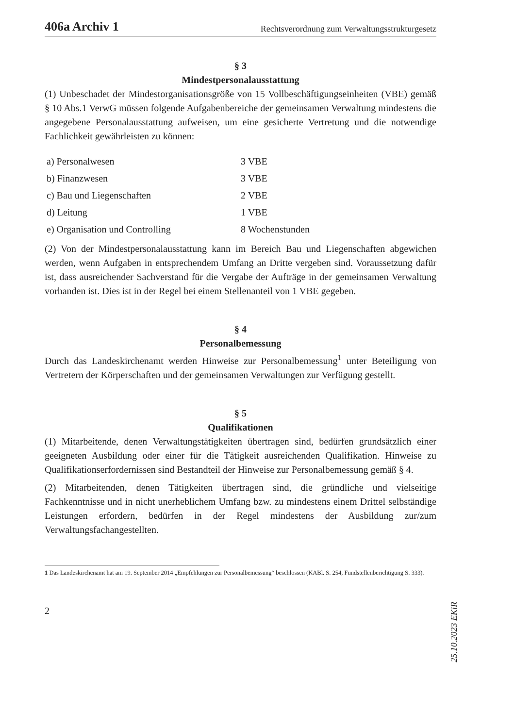406a Archiv 1 Rechtsverordnung zum Verwaltungsstrukturgesetz
§ 3
Mindestpersonalausstattung
(1) Unbeschadet der Mindestorganisationsgröße von 15 Vollbeschäftigungseinheiten (VBE) gemäß § 10 Abs.1 VerwG müssen folgende Aufgabenbereiche der gemeinsamen Verwaltung mindestens die angegebene Personalausstattung aufweisen, um eine gesicherte Vertretung und die notwendige Fachlichkeit gewährleisten zu können:
| a) Personalwesen | 3 VBE |
| b) Finanzwesen | 3 VBE |
| c) Bau und Liegenschaften | 2 VBE |
| d) Leitung | 1 VBE |
| e) Organisation und Controlling | 8 Wochenstunden |
(2) Von der Mindestpersonalausstattung kann im Bereich Bau und Liegenschaften abgewichen werden, wenn Aufgaben in entsprechendem Umfang an Dritte vergeben sind. Voraussetzung dafür ist, dass ausreichender Sachverstand für die Vergabe der Aufträge in der gemeinsamen Verwaltung vorhanden ist. Dies ist in der Regel bei einem Stellenanteil von 1 VBE gegeben.
§ 4
Personalbemessung
Durch das Landeskirchenamt werden Hinweise zur Personalbemessung<sup>1</sup> unter Beteiligung von Vertretern der Körperschaften und der gemeinsamen Verwaltungen zur Verfügung gestellt.
§ 5
Qualifikationen
(1) Mitarbeitende, denen Verwaltungstätigkeiten übertragen sind, bedürfen grundsätzlich einer geeigneten Ausbildung oder einer für die Tätigkeit ausreichenden Qualifikation. Hinweise zu Qualifikationserfordernissen sind Bestandteil der Hinweise zur Personalbemessung gemäß § 4.
(2) Mitarbeitenden, denen Tätigkeiten übertragen sind, die gründliche und vielseitige Fachkenntnisse und in nicht unerheblichem Umfang bzw. zu mindestens einem Drittel selbständige Leistungen erfordern, bedürfen in der Regel mindestens der Ausbildung zur/zum Verwaltungsfachangestellten.
1 Das Landeskirchenamt hat am 19. September 2014 „Empfehlungen zur Personalbemessung“ beschlossen (KABl. S. 254, Fundstellenberichtigung S. 333).
2
25.10.2023 EKiR